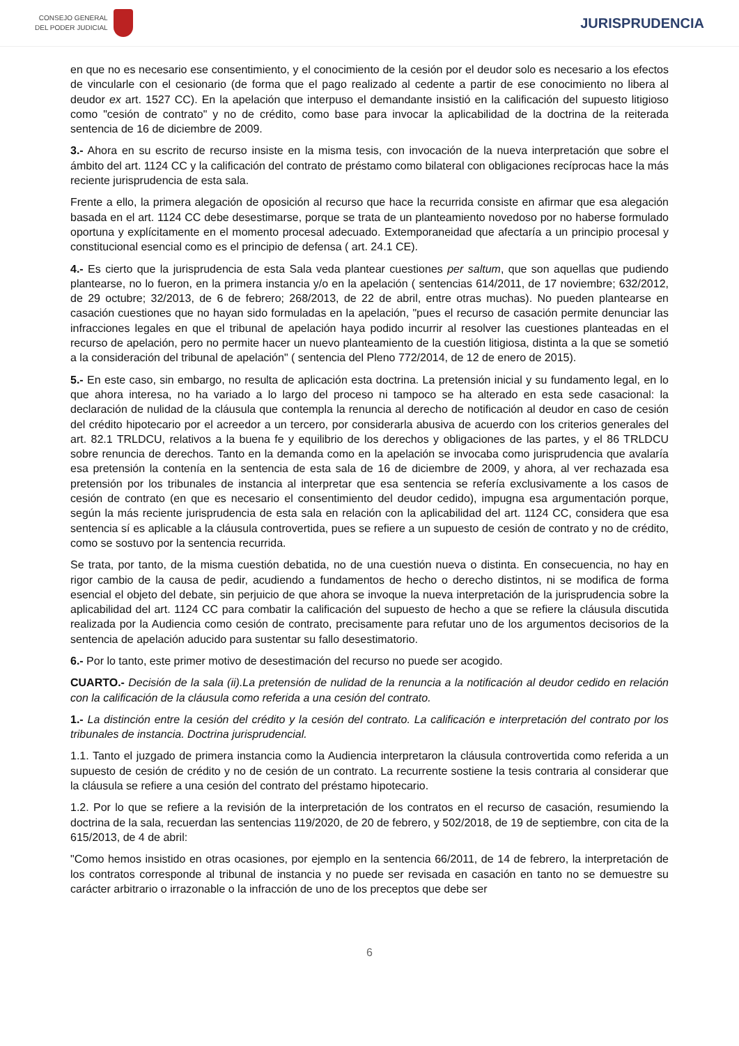CONSEJO GENERAL
DEL PODER JUDICIAL
JURISPRUDENCIA
en que no es necesario ese consentimiento, y el conocimiento de la cesión por el deudor solo es necesario a los efectos de vincularle con el cesionario (de forma que el pago realizado al cedente a partir de ese conocimiento no libera al deudor ex art. 1527 CC). En la apelación que interpuso el demandante insistió en la calificación del supuesto litigioso como "cesión de contrato" y no de crédito, como base para invocar la aplicabilidad de la doctrina de la reiterada sentencia de 16 de diciembre de 2009.
3.- Ahora en su escrito de recurso insiste en la misma tesis, con invocación de la nueva interpretación que sobre el ámbito del art. 1124 CC y la calificación del contrato de préstamo como bilateral con obligaciones recíprocas hace la más reciente jurisprudencia de esta sala.
Frente a ello, la primera alegación de oposición al recurso que hace la recurrida consiste en afirmar que esa alegación basada en el art. 1124 CC debe desestimarse, porque se trata de un planteamiento novedoso por no haberse formulado oportuna y explícitamente en el momento procesal adecuado. Extemporaneidad que afectaría a un principio procesal y constitucional esencial como es el principio de defensa ( art. 24.1 CE).
4.- Es cierto que la jurisprudencia de esta Sala veda plantear cuestiones per saltum, que son aquellas que pudiendo plantearse, no lo fueron, en la primera instancia y/o en la apelación ( sentencias 614/2011, de 17 noviembre; 632/2012, de 29 octubre; 32/2013, de 6 de febrero; 268/2013, de 22 de abril, entre otras muchas). No pueden plantearse en casación cuestiones que no hayan sido formuladas en la apelación, "pues el recurso de casación permite denunciar las infracciones legales en que el tribunal de apelación haya podido incurrir al resolver las cuestiones planteadas en el recurso de apelación, pero no permite hacer un nuevo planteamiento de la cuestión litigiosa, distinta a la que se sometió a la consideración del tribunal de apelación" ( sentencia del Pleno 772/2014, de 12 de enero de 2015).
5.- En este caso, sin embargo, no resulta de aplicación esta doctrina. La pretensión inicial y su fundamento legal, en lo que ahora interesa, no ha variado a lo largo del proceso ni tampoco se ha alterado en esta sede casacional: la declaración de nulidad de la cláusula que contempla la renuncia al derecho de notificación al deudor en caso de cesión del crédito hipotecario por el acreedor a un tercero, por considerarla abusiva de acuerdo con los criterios generales del art. 82.1 TRLDCU, relativos a la buena fe y equilibrio de los derechos y obligaciones de las partes, y el 86 TRLDCU sobre renuncia de derechos. Tanto en la demanda como en la apelación se invocaba como jurisprudencia que avalaría esa pretensión la contenía en la sentencia de esta sala de 16 de diciembre de 2009, y ahora, al ver rechazada esa pretensión por los tribunales de instancia al interpretar que esa sentencia se refería exclusivamente a los casos de cesión de contrato (en que es necesario el consentimiento del deudor cedido), impugna esa argumentación porque, según la más reciente jurisprudencia de esta sala en relación con la aplicabilidad del art. 1124 CC, considera que esa sentencia sí es aplicable a la cláusula controvertida, pues se refiere a un supuesto de cesión de contrato y no de crédito, como se sostuvo por la sentencia recurrida.
Se trata, por tanto, de la misma cuestión debatida, no de una cuestión nueva o distinta. En consecuencia, no hay en rigor cambio de la causa de pedir, acudiendo a fundamentos de hecho o derecho distintos, ni se modifica de forma esencial el objeto del debate, sin perjuicio de que ahora se invoque la nueva interpretación de la jurisprudencia sobre la aplicabilidad del art. 1124 CC para combatir la calificación del supuesto de hecho a que se refiere la cláusula discutida realizada por la Audiencia como cesión de contrato, precisamente para refutar uno de los argumentos decisorios de la sentencia de apelación aducido para sustentar su fallo desestimatorio.
6.- Por lo tanto, este primer motivo de desestimación del recurso no puede ser acogido.
CUARTO.- Decisión de la sala (ii).La pretensión de nulidad de la renuncia a la notificación al deudor cedido en relación con la calificación de la cláusula como referida a una cesión del contrato.
1.- La distinción entre la cesión del crédito y la cesión del contrato. La calificación e interpretación del contrato por los tribunales de instancia. Doctrina jurisprudencial.
1.1. Tanto el juzgado de primera instancia como la Audiencia interpretaron la cláusula controvertida como referida a un supuesto de cesión de crédito y no de cesión de un contrato. La recurrente sostiene la tesis contraria al considerar que la cláusula se refiere a una cesión del contrato del préstamo hipotecario.
1.2. Por lo que se refiere a la revisión de la interpretación de los contratos en el recurso de casación, resumiendo la doctrina de la sala, recuerdan las sentencias 119/2020, de 20 de febrero, y 502/2018, de 19 de septiembre, con cita de la 615/2013, de 4 de abril:
"Como hemos insistido en otras ocasiones, por ejemplo en la sentencia 66/2011, de 14 de febrero, la interpretación de los contratos corresponde al tribunal de instancia y no puede ser revisada en casación en tanto no se demuestre su carácter arbitrario o irrazonable o la infracción de uno de los preceptos que debe ser
6